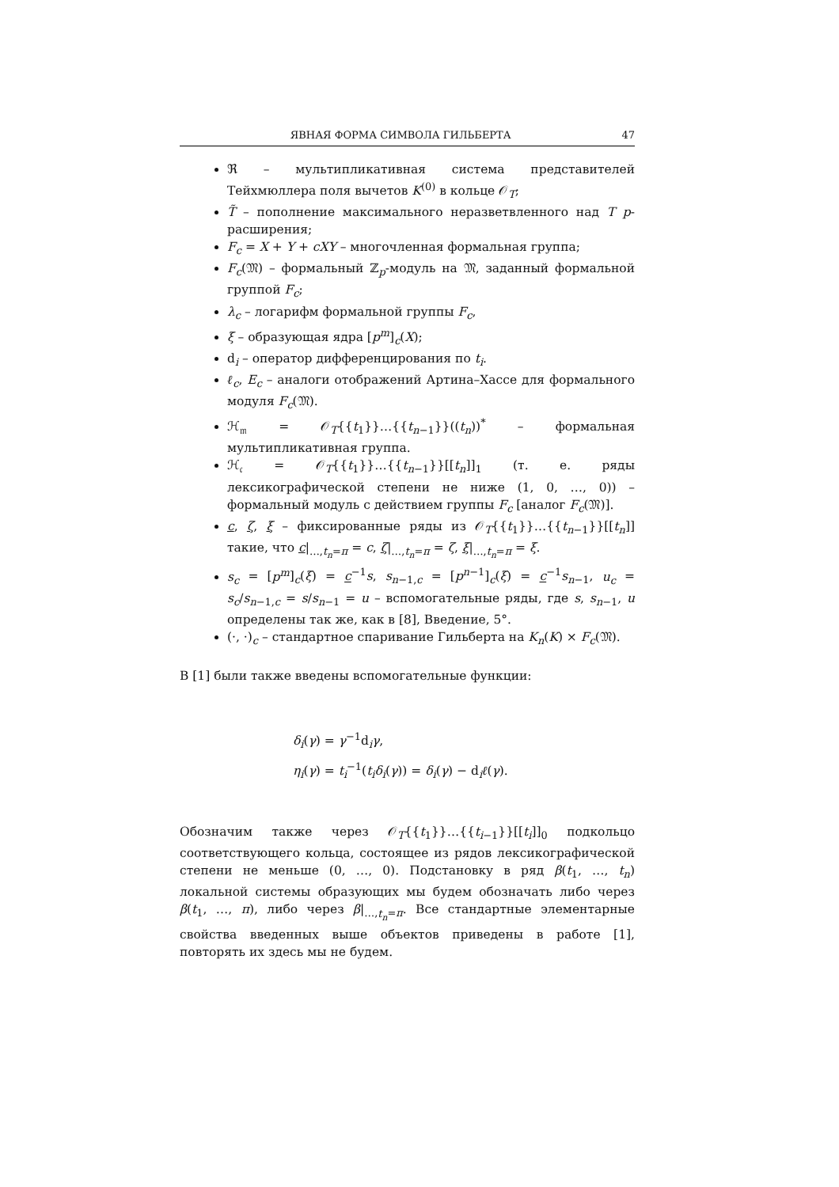ЯВНАЯ ФОРМА СИМВОЛА ГИЛЬБЕРТА 47
ℜ – мультипликативная система представителей Тейхмюллера поля вычетов K<sup>(0)</sup> в кольце 𝒪<sub>T</sub>;
T̃ – пополнение максимального неразветвленного над T p-расширения;
F<sub>c</sub> = X + Y + cXY – многочленная формальная группа;
F<sub>c</sub>(𝔐) – формальный ℤ<sub>p</sub>-модуль на 𝔐, заданный формальной группой F<sub>c</sub>;
λ<sub>c</sub> – логарифм формальной группы F<sub>c</sub>,
ξ – образующая ядра [p<sup>m</sup>]<sub>c</sub>(X);
d<sub>i</sub> – оператор дифференцирования по t<sub>i</sub>.
ℓ<sub>c</sub>, E<sub>c</sub> – аналоги отображений Артина–Хассе для формального модуля F<sub>c</sub>(𝔐).
ℋ<sub>𝔪</sub> = 𝒪<sub>T</sub>{{t<sub>1</sub>}}…{{t<sub>n−1</sub>}}((t<sub>n</sub>))<sup>*</sup> – формальная мультипликативная группа.
ℋ<sub>𝔠</sub> = 𝒪<sub>T</sub>{{t<sub>1</sub>}}…{{t<sub>n−1</sub>}}[[t<sub>n</sub>]]<sub>1</sub> (т. е. ряды лексикографической степени не ниже (1, 0, …, 0)) – формальный модуль с действием группы F<sub>c</sub> [аналог F<sub>c</sub>(𝔐)].
c, ζ, ξ – фиксированные ряды из 𝒪<sub>T</sub>{{t<sub>1</sub>}}…{{t<sub>n−1</sub>}}[[t<sub>n</sub>]] такие, что c|<sub>…,t<sub>n</sub>=π</sub> = c, ζ|<sub>…,t<sub>n</sub>=π</sub> = ζ, ξ|<sub>…,t<sub>n</sub>=π</sub> = ξ.
s<sub>c</sub> = [p<sup>m</sup>]<sub>c</sub>(ξ) = c<sup>−1</sup>s, s<sub>n−1,c</sub> = [p<sup>n−1</sup>]<sub>c</sub>(ξ) = c<sup>−1</sup>s<sub>n−1</sub>, u<sub>c</sub> = s<sub>c</sub>/s<sub>n−1,c</sub> = s/s<sub>n−1</sub> = u – вспомогательные ряды, где s, s<sub>n−1</sub>, u определены так же, как в [8], Введение, 5°.
(·, ·)<sub>c</sub> – стандартное спаривание Гильберта на K<sub>n</sub>(K) × F<sub>c</sub>(𝔐).
В [1] были также введены вспомогательные функции:
δ<sub>i</sub>(γ) = γ<sup>−1</sup>d<sub>i</sub>γ,
η<sub>i</sub>(γ) = t<sub>i</sub><sup>−1</sup>(t<sub>i</sub>δ<sub>i</sub>(γ)) = δ<sub>i</sub>(γ) − d<sub>i</sub>ℓ(γ).
Обозначим также через 𝒪<sub>T</sub>{{t<sub>1</sub>}}…{{t<sub>i−1</sub>}}[[t<sub>i</sub>]]<sub>0</sub> подкольцо соответствующего кольца, состоящее из рядов лексикографической степени не меньше (0, …, 0). Подстановку в ряд β(t<sub>1</sub>, …, t<sub>n</sub>) локальной системы образующих мы будем обозначать либо через β(t<sub>1</sub>, …, π), либо через β|<sub>…,t<sub>n</sub>=π</sub>. Все стандартные элементарные свойства введенных выше объектов приведены в работе [1], повторять их здесь мы не будем.